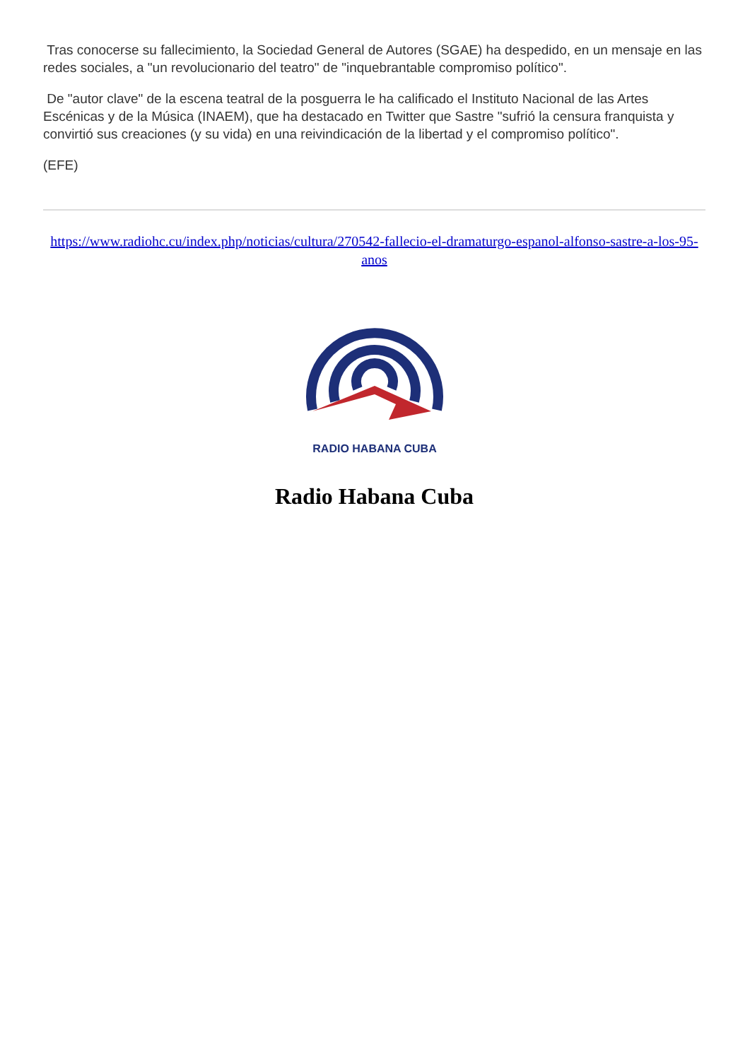Tras conocerse su fallecimiento, la Sociedad General de Autores (SGAE) ha despedido, en un mensaje en las redes sociales, a "un revolucionario del teatro" de "inquebrantable compromiso político".
De "autor clave" de la escena teatral de la posguerra le ha calificado el Instituto Nacional de las Artes Escénicas y de la Música (INAEM), que ha destacado en Twitter que Sastre "sufrió la censura franquista y convirtió sus creaciones (y su vida) en una reivindicación de la libertad y el compromiso político".
(EFE)
https://www.radiohc.cu/index.php/noticias/cultura/270542-fallecio-el-dramaturgo-espanol-alfonso-sastre-a-los-95-anos
RADIO HABANA CUBA
Radio Habana Cuba